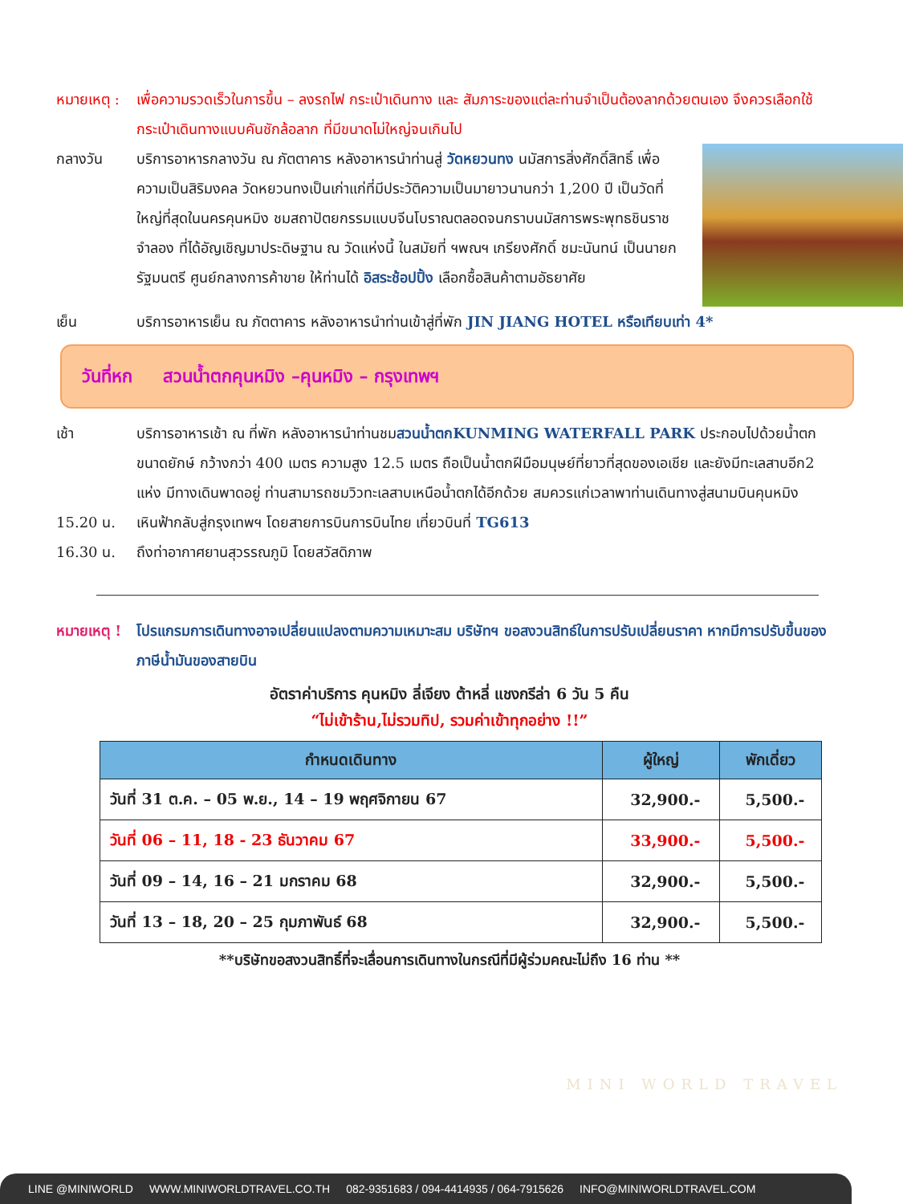หมายเหตุ : เพื่อความรวดเร็วในการขึ้น – ลงรถไฟ กระเป๋าเดินทาง และ สัมภาระของแต่ละท่านจำเป็นต้องลากด้วยตนเอง จึงควรเลือกใช้กระเป๋าเดินทางแบบคันชักล้อลาก ที่มีขนาดไม่ใหญ่จนเกินไป
กลางวัน บริการอาหารกลางวัน ณ ภัตตาคาร หลังอาหารนำท่านสู่ วัดหยวนทง นมัสการสิ่งศักดิ์สิทธิ์ เพื่อความเป็นสิริมงคล วัดหยวนทงเป็นเก่าแก่ที่มีประวัติความเป็นมายาวนานกว่า 1,200 ปี เป็นวัดที่ใหญ่ที่สุดในนครคุนหมิง ชมสถาปัตยกรรมแบบจีนโบราณตลอดจนกราบนมัสการพระพุทธชินราชจำลอง ที่ได้อัญเชิญมาประดิษฐาน ณ วัดแห่งนี้ ในสมัยที่ ฯพณฯ เกรียงศักดิ์ ชมะนันทน์ เป็นนายกรัฐมนตรี ศูนย์กลางการค้าขาย ให้ท่านได้ อิสระช้อปปิ้ง เลือกซื้อสินค้าตามอัธยาศัย
เย็น บริการอาหารเย็น ณ ภัตตาคาร หลังอาหารนำท่านเข้าสู่ที่พัก JIN JIANG HOTEL หรือเทียบเท่า 4*
วันที่หก สวนน้ำตกคุนหมิง –คุนหมิง – กรุงเทพฯ
เช้า บริการอาหารเช้า ณ ที่พัก หลังอาหารนำท่านชมสวนน้ำตกKUNMING WATERFALL PARK ประกอบไปด้วยน้ำตกขนาดยักษ์ กว้างกว่า 400 เมตร ความสูง 12.5 เมตร ถือเป็นน้ำตกฝีมือมนุษย์ที่ยาวที่สุดของเอเชีย และยังมีทะเลสาบอีก2 แห่ง มีทางเดินพาดอยู่ ท่านสามารถชมวิวทะเลสาบเหนือน้ำตกได้อีกด้วย สมควรแก่เวลาพาท่านเดินทางสู่สนามบินคุนหมิง
15.20 น. เหินฟ้ากลับสู่กรุงเทพฯ โดยสายการบินการบินไทย เที่ยวบินที่ TG613
16.30 น. ถึงท่าอากาศยานสุวรรณภูมิ โดยสวัสดิภาพ
หมายเหตุ ! โปรแกรมการเดินทางอาจเปลี่ยนแปลงตามความเหมาะสม บริษัทฯ ขอสงวนสิทธ์ในการปรับเปลี่ยนราคา หากมีการปรับขึ้นของภาษีน้ำมันของสายบิน
อัตราค่าบริการ คุนหมิง ลี่เจียง ต้าหลี่ แชงกรีล่า 6 วัน 5 คืน
“ไม่เข้าร้าน,ไม่รวมทิป, รวมค่าเข้าทุกอย่าง !!”
| กำหนดเดินทาง | ผู้ใหญ่ | พักเดี่ยว |
| --- | --- | --- |
| วันที่ 31 ต.ค. – 05 พ.ย., 14 – 19 พฤศจิกายน 67 | 32,900.- | 5,500.- |
| วันที่ 06 – 11, 18 - 23 ธันวาคม 67 | 33,900.- | 5,500.- |
| วันที่ 09 – 14, 16 – 21 มกราคม 68 | 32,900.- | 5,500.- |
| วันที่ 13 – 18, 20 – 25 กุมภาพันธ์ 68 | 32,900.- | 5,500.- |
**บริษัทขอสงวนสิทธิ์ที่จะเลื่อนการเดินทางในกรณีที่มีผู้ร่วมคณะไม่ถึง 16 ท่าน **
MINI WORLD TRAVEL
LINE @MINIWORLD WWW.MINIWORLDTRAVEL.CO.TH 082-9351683 / 094-4414935 / 064-7915626 INFO@MINIWORLDTRAVEL.COM